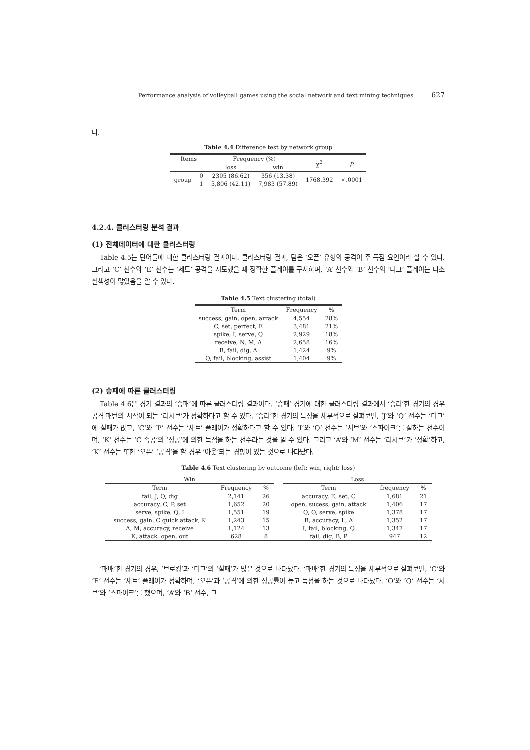Performance analysis of volleyball games using the social network and text mining techniques 627
다.
Table 4.4 Difference test by network group
| Items | | Frequency (%) | | χ<sup>2</sup> | p |
| --- | --- | --- | --- | --- | --- |
| | | loss | win | | |
| group | 0 | 2305 (86.62) | 356 (13.38) | 1768.392 | <.0001 |
| | 1 | 5,806 (42.11) | 7,983 (57.89) | | |
4.2.4. 클러스터링 분석 결과
(1) 전체데이터에 대한 클러스터링
Table 4.5는 단어들에 대한 클러스터링 결과이다. 클러스터링 결과, 팀은 ‘오픈’ 유형의 공격이 주 득점 요인이라 할 수 있다. 그리고 ‘C’ 선수와 ‘E’ 선수는 ‘세트’ 공격을 시도했을 때 정확한 플레이를 구사하며, ‘A’ 선수와 ‘B’ 선수의 ‘디그’ 플레이는 다소 실책성이 많았음을 알 수 있다.
Table 4.5 Text clustering (total)
| Term | Frequency | % |
| --- | --- | --- |
| success, gain, open, arrack | 4,554 | 28% |
| C, set, perfect, E | 3,481 | 21% |
| spike, I, serve, Q | 2,929 | 18% |
| receive, N, M, A | 2,658 | 16% |
| B, fail, dig, A | 1,424 | 9% |
| Q, fail, blocking, assist | 1,404 | 9% |
(2) 승패에 따른 클러스터링
Table 4.6은 경기 결과의 ‘승패’에 따른 클러스터링 결과이다. ‘승패’ 경기에 대한 클러스터링 결과에서 ‘승리’한 경기의 경우 공격 패턴의 시작이 되는 ‘리시브’가 정확하다고 할 수 있다. ‘승리’한 경기의 특성을 세부적으로 살펴보면, ‘J’와 ‘Q’ 선수는 ‘디그’에 실패가 많고, ‘C’와 ‘P’ 선수는 ‘세트’ 플레이가 정확하다고 할 수 있다. ‘I’와 ‘Q’ 선수는 ‘서브’와 ‘스파이크’를 잘하는 선수이며, ‘K’ 선수는 ‘C 속공’의 ‘성공’에 의한 득점을 하는 선수라는 것을 알 수 있다. 그리고 ‘A’와 ‘M’ 선수는 ‘리시브’가 ‘정확’하고, ‘K’ 선수는 또한 ‘오픈’ ‘공격’을 할 경우 ‘아웃’되는 경향이 있는 것으로 나타났다.
Table 4.6 Text clustering by outcome (left: win, right: loss)
| Win | | | | Loss | | |
| --- | --- | --- | --- | --- | --- | --- |
| Term | Frequency | % | | Term | frequency | % |
| fail, J, Q, dig | 2,141 | 26 | | accuracy, E, set, C | 1,681 | 21 |
| accuracy, C, P, set | 1,652 | 20 | | open, sucess, gain, attack | 1,406 | 17 |
| serve, spike, Q, I | 1,551 | 19 | | Q, O, serve, spike | 1,378 | 17 |
| success, gain, C quick attack, K | 1,243 | 15 | | B, accuracy, L, A | 1,352 | 17 |
| A, M, accuracy, receive | 1,124 | 13 | | I, fail, blocking, Q | 1,347 | 17 |
| K, attack, open, out | 628 | 8 | | fail, dig, B, P | 947 | 12 |
‘패배’한 경기의 경우, ‘브로킹’과 ‘디그’의 ‘실패’가 많은 것으로 나타났다. ‘패배’한 경기의 특성을 세부적으로 살펴보면, ‘C’와 ‘E’ 선수는 ‘세트’ 플레이가 정확하며, ‘오픈’과 ‘공격’에 의한 성공률이 높고 득점을 하는 것으로 나타났다. ‘O’와 ‘Q’ 선수는 ‘서브’와 ‘스파이크’를 했으며, ‘A’와 ‘B’ 선수, 그